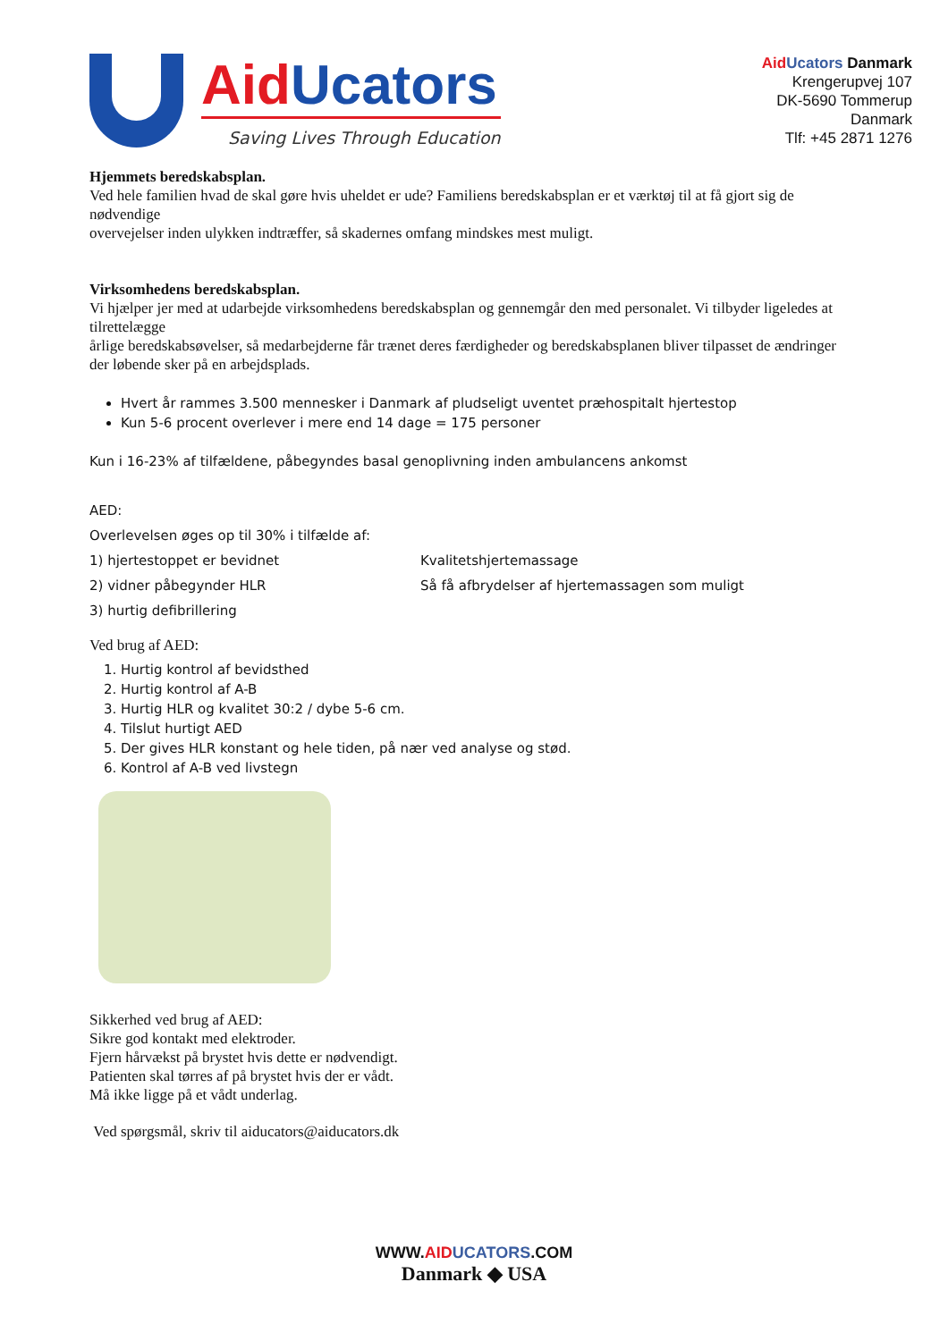Aid Ucators
Saving Lives Through Education
Aid Ucators Danmark
Krengerupvej 107
DK-5690 Tommerup
Danmark
Tlf: +45 2871 1276
Hjemmets beredskabsplan.
Ved hele familien hvad de skal gøre hvis uheldet er ude? Familiens beredskabsplan er et værktøj til at få gjort sig de nødvendige
overvejelser inden ulykken indtræffer, så skadernes omfang mindskes mest muligt.
Virksomhedens beredskabsplan.
Vi hjælper jer med at udarbejde virksomhedens beredskabsplan og gennemgår den med personalet. Vi tilbyder ligeledes at tilrettelægge
årlige beredskabsøvelser, så medarbejderne får trænet deres færdigheder og beredskabsplanen bliver tilpasset de ændringer der løbende sker på en arbejdsplads.
Hvert år rammes 3.500 mennesker i Danmark af pludseligt uventet præhospitalt hjertestop
Kun 5-6 procent overlever i mere end 14 dage = 175 personer
Kun i 16-23% af tilfældene, påbegyndes basal genoplivning inden ambulancens ankomst
AED:
Overlevelsen øges op til 30% i tilfælde af:
1) hjertestoppet er bevidnet
2) vidner påbegynder HLR
3) hurtig defibrillering
Kvalitetshjertemassage
Så få afbrydelser af hjertemassagen som muligt
Ved brug af AED:
1. Hurtig kontrol af bevidsthed
2. Hurtig kontrol af A-B
3. Hurtig HLR og kvalitet 30:2 / dybe 5-6 cm.
4. Tilslut hurtigt AED
5. Der gives HLR konstant og hele tiden, på nær ved analyse og stød.
6. Kontrol af A-B ved livstegn
Sikkerhed ved brug af AED:
Sikre god kontakt med elektroder.
Fjern hårvækst på brystet hvis dette er nødvendigt.
Patienten skal tørres af på brystet hvis der er vådt.
Må ikke ligge på et vådt underlag.
Ved spørgsmål, skriv til aiducators@aiducators.dk
WWW.AID UCATORS.COM
Danmark ◆ USA